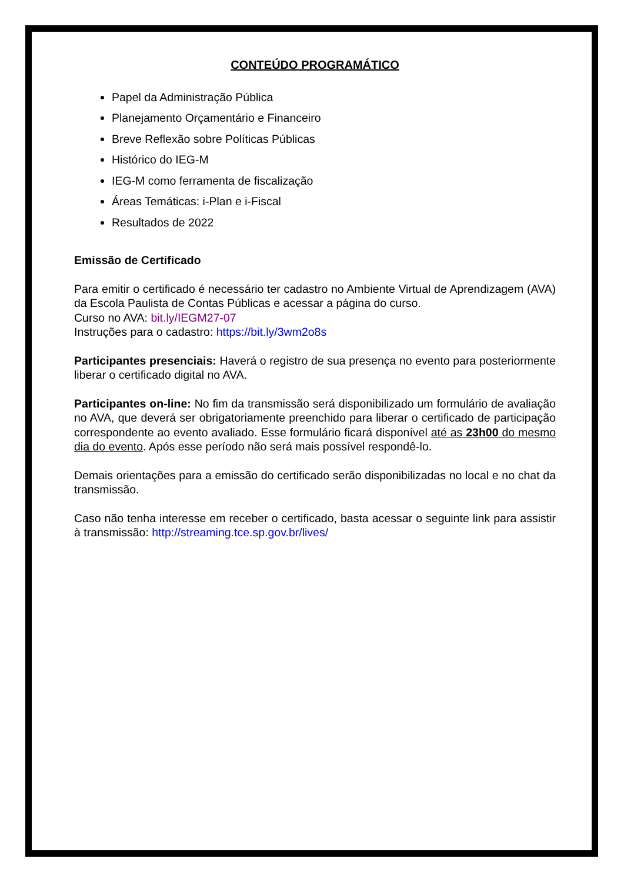CONTEÚDO PROGRAMÁTICO
Papel da Administração Pública
Planejamento Orçamentário e Financeiro
Breve Reflexão sobre Políticas Públicas
Histórico do IEG-M
IEG-M como ferramenta de fiscalização
Áreas Temáticas: i-Plan e i-Fiscal
Resultados de 2022
Emissão de Certificado
Para emitir o certificado é necessário ter cadastro no Ambiente Virtual de Aprendizagem (AVA) da Escola Paulista de Contas Públicas e acessar a página do curso.
Curso no AVA: bit.ly/IEGM27-07
Instruções para o cadastro: https://bit.ly/3wm2o8s
Participantes presenciais: Haverá o registro de sua presença no evento para posteriormente liberar o certificado digital no AVA.
Participantes on-line: No fim da transmissão será disponibilizado um formulário de avaliação no AVA, que deverá ser obrigatoriamente preenchido para liberar o certificado de participação correspondente ao evento avaliado. Esse formulário ficará disponível até as 23h00 do mesmo dia do evento. Após esse período não será mais possível respondê-lo.
Demais orientações para a emissão do certificado serão disponibilizadas no local e no chat da transmissão.
Caso não tenha interesse em receber o certificado, basta acessar o seguinte link para assistir à transmissão: http://streaming.tce.sp.gov.br/lives/